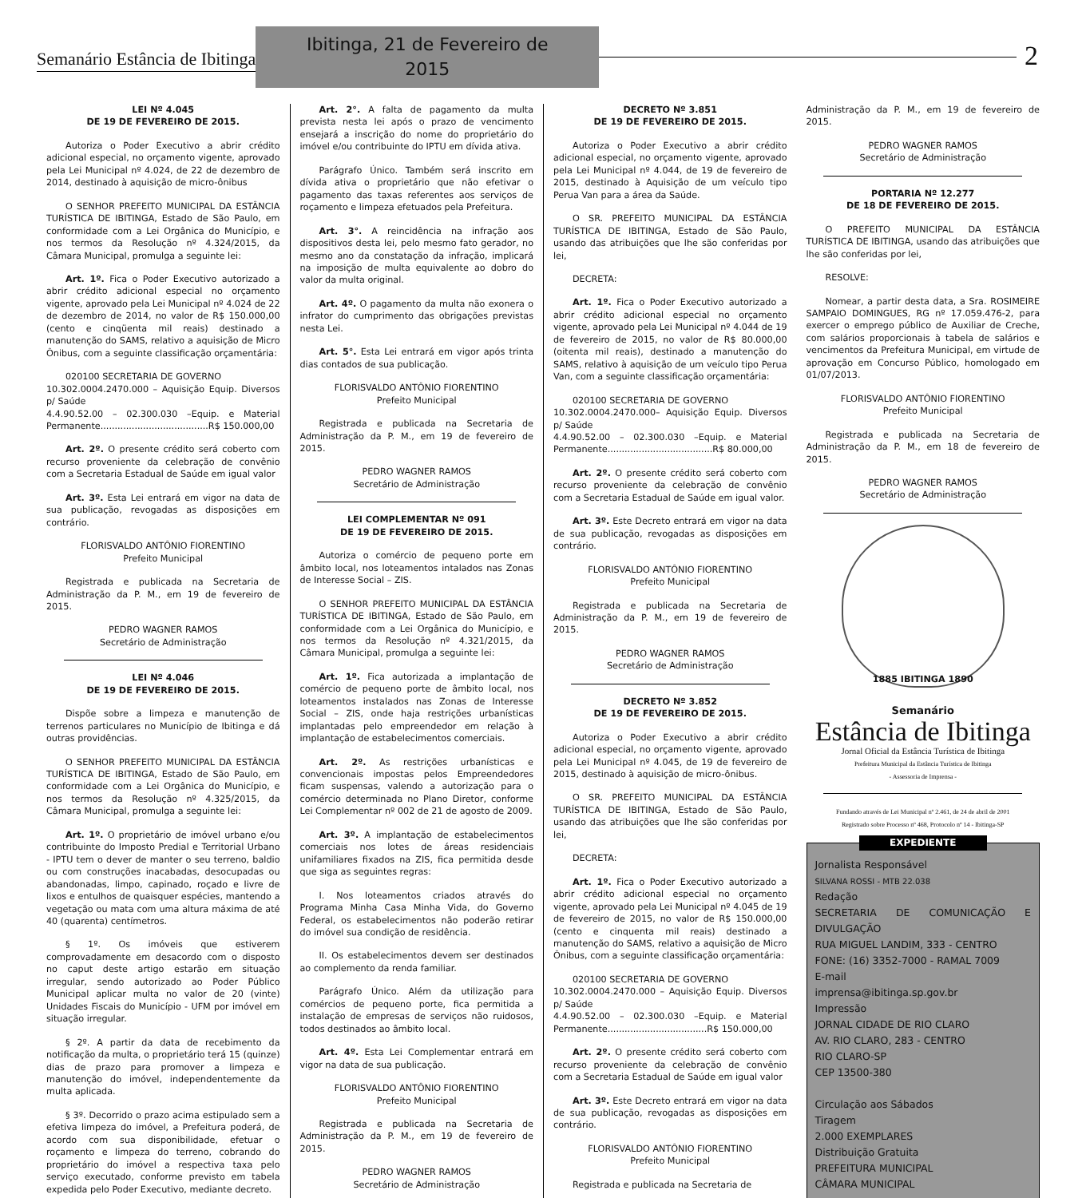Semanário Estância de Ibitinga
Ibitinga, 21 de Fevereiro de 2015
2
LEI Nº 4.045
DE 19 DE FEVEREIRO DE 2015.
Autoriza o Poder Executivo a abrir crédito adicional especial, no orçamento vigente, aprovado pela Lei Municipal nº 4.024, de 22 de dezembro de 2014, destinado à aquisição de micro-ônibus
O SENHOR PREFEITO MUNICIPAL DA ESTÂNCIA TURÍSTICA DE IBITINGA, Estado de São Paulo, em conformidade com a Lei Orgânica do Município, e nos termos da Resolução nº 4.324/2015, da Câmara Municipal, promulga a seguinte lei:
Art. 1º. Fica o Poder Executivo autorizado a abrir crédito adicional especial no orçamento vigente, aprovado pela Lei Municipal nº 4.024 de 22 de dezembro de 2014, no valor de R$ 150.000,00 (cento e cinqüenta mil reais) destinado a manutenção do SAMS, relativo a aquisição de Micro Ônibus, com a seguinte classificação orçamentária:
020100 SECRETARIA DE GOVERNO
10.302.0004.2470.000 – Aquisição Equip. Diversos p/ Saúde
4.4.90.52.00 – 02.300.030 –Equip. e Material Permanente......................................R$ 150.000,00
Art. 2º. O presente crédito será coberto com recurso proveniente da celebração de convênio com a Secretaria Estadual de Saúde em igual valor
Art. 3º. Esta Lei entrará em vigor na data de sua publicação, revogadas as disposições em contrário.
FLORISVALDO ANTÔNIO FIORENTINO
Prefeito Municipal
Registrada e publicada na Secretaria de Administração da P. M., em 19 de fevereiro de 2015.
PEDRO WAGNER RAMOS
Secretário de Administração
LEI Nº 4.046
DE 19 DE FEVEREIRO DE 2015.
Dispõe sobre a limpeza e manutenção de terrenos particulares no Município de Ibitinga e dá outras providências.
O SENHOR PREFEITO MUNICIPAL DA ESTÂNCIA TURÍSTICA DE IBITINGA, Estado de São Paulo, em conformidade com a Lei Orgânica do Município, e nos termos da Resolução nº 4.325/2015, da Câmara Municipal, promulga a seguinte lei:
Art. 1º. O proprietário de imóvel urbano e/ou contribuinte do Imposto Predial e Territorial Urbano - IPTU tem o dever de manter o seu terreno, baldio ou com construções inacabadas, desocupadas ou abandonadas, limpo, capinado, roçado e livre de lixos e entulhos de quaisquer espécies, mantendo a vegetação ou mata com uma altura máxima de até 40 (quarenta) centímetros.
§ 1º. Os imóveis que estiverem comprovadamente em desacordo com o disposto no caput deste artigo estarão em situação irregular, sendo autorizado ao Poder Público Municipal aplicar multa no valor de 20 (vinte) Unidades Fiscais do Município - UFM por imóvel em situação irregular.
§ 2º. A partir da data de recebimento da notificação da multa, o proprietário terá 15 (quinze) dias de prazo para promover a limpeza e manutenção do imóvel, independentemente da multa aplicada.
§ 3º. Decorrido o prazo acima estipulado sem a efetiva limpeza do imóvel, a Prefeitura poderá, de acordo com sua disponibilidade, efetuar o roçamento e limpeza do terreno, cobrando do proprietário do imóvel a respectiva taxa pelo serviço executado, conforme previsto em tabela expedida pelo Poder Executivo, mediante decreto.
Art. 2°. A falta de pagamento da multa prevista nesta lei após o prazo de vencimento ensejará a inscrição do nome do proprietário do imóvel e/ou contribuinte do IPTU em dívida ativa.
Parágrafo Único. Também será inscrito em dívida ativa o proprietário que não efetivar o pagamento das taxas referentes aos serviços de roçamento e limpeza efetuados pela Prefeitura.
Art. 3°. A reincidência na infração aos dispositivos desta lei, pelo mesmo fato gerador, no mesmo ano da constatação da infração, implicará na imposição de multa equivalente ao dobro do valor da multa original.
Art. 4º. O pagamento da multa não exonera o infrator do cumprimento das obrigações previstas nesta Lei.
Art. 5°. Esta Lei entrará em vigor após trinta dias contados de sua publicação.
FLORISVALDO ANTÔNIO FIORENTINO
Prefeito Municipal
Registrada e publicada na Secretaria de Administração da P. M., em 19 de fevereiro de 2015.
PEDRO WAGNER RAMOS
Secretário de Administração
LEI COMPLEMENTAR Nº 091
DE 19 DE FEVEREIRO DE 2015.
Autoriza o comércio de pequeno porte em âmbito local, nos loteamentos intalados nas Zonas de Interesse Social – ZIS.
O SENHOR PREFEITO MUNICIPAL DA ESTÂNCIA TURÍSTICA DE IBITINGA, Estado de São Paulo, em conformidade com a Lei Orgânica do Município, e nos termos da Resolução nº 4.321/2015, da Câmara Municipal, promulga a seguinte lei:
Art. 1º. Fica autorizada a implantação de comércio de pequeno porte de âmbito local, nos loteamentos instalados nas Zonas de Interesse Social – ZIS, onde haja restrições urbanísticas implantadas pelo empreendedor em relação à implantação de estabelecimentos comerciais.
Art. 2º. As restrições urbanísticas e convencionais impostas pelos Empreendedores ficam suspensas, valendo a autorização para o comércio determinada no Plano Diretor, conforme Lei Complementar nº 002 de 21 de agosto de 2009.
Art. 3º. A implantação de estabelecimentos comerciais nos lotes de áreas residenciais unifamiliares fixados na ZIS, fica permitida desde que siga as seguintes regras:
I. Nos loteamentos criados através do Programa Minha Casa Minha Vida, do Governo Federal, os estabelecimentos não poderão retirar do imóvel sua condição de residência.
II. Os estabelecimentos devem ser destinados ao complemento da renda familiar.
Parágrafo Único. Além da utilização para comércios de pequeno porte, fica permitida a instalação de empresas de serviços não ruidosos, todos destinados ao âmbito local.
Art. 4º. Esta Lei Complementar entrará em vigor na data de sua publicação.
FLORISVALDO ANTÔNIO FIORENTINO
Prefeito Municipal
Registrada e publicada na Secretaria de Administração da P. M., em 19 de fevereiro de 2015.
PEDRO WAGNER RAMOS
Secretário de Administração
DECRETO Nº 3.851
DE 19 DE FEVEREIRO DE 2015.
Autoriza o Poder Executivo a abrir crédito adicional especial, no orçamento vigente, aprovado pela Lei Municipal nº 4.044, de 19 de fevereiro de 2015, destinado à Aquisição de um veículo tipo Perua Van para a área da Saúde.
O SR. PREFEITO MUNICIPAL DA ESTÂNCIA TURÍSTICA DE IBITINGA, Estado de São Paulo, usando das atribuições que lhe são conferidas por lei,
DECRETA:
Art. 1º. Fica o Poder Executivo autorizado a abrir crédito adicional especial no orçamento vigente, aprovado pela Lei Municipal nº 4.044 de 19 de fevereiro de 2015, no valor de R$ 80.000,00 (oitenta mil reais), destinado a manutenção do SAMS, relativo à aquisição de um veículo tipo Perua Van, com a seguinte classificação orçamentária:
020100 SECRETARIA DE GOVERNO
10.302.0004.2470.000– Aquisição Equip. Diversos p/ Saúde
4.4.90.52.00 – 02.300.030 –Equip. e Material Permanente.....................................R$ 80.000,00
Art. 2º. O presente crédito será coberto com recurso proveniente da celebração de convênio com a Secretaria Estadual de Saúde em igual valor.
Art. 3º. Este Decreto entrará em vigor na data de sua publicação, revogadas as disposições em contrário.
FLORISVALDO ANTÔNIO FIORENTINO
Prefeito Municipal
Registrada e publicada na Secretaria de Administração da P. M., em 19 de fevereiro de 2015.
PEDRO WAGNER RAMOS
Secretário de Administração
DECRETO Nº 3.852
DE 19 DE FEVEREIRO DE 2015.
Autoriza o Poder Executivo a abrir crédito adicional especial, no orçamento vigente, aprovado pela Lei Municipal nº 4.045, de 19 de fevereiro de 2015, destinado à aquisição de micro-ônibus.
O SR. PREFEITO MUNICIPAL DA ESTÂNCIA TURÍSTICA DE IBITINGA, Estado de São Paulo, usando das atribuições que lhe são conferidas por lei,
DECRETA:
Art. 1º. Fica o Poder Executivo autorizado a abrir crédito adicional especial no orçamento vigente, aprovado pela Lei Municipal nº 4.045 de 19 de fevereiro de 2015, no valor de R$ 150.000,00 (cento e cinquenta mil reais) destinado a manutenção do SAMS, relativo a aquisição de Micro Ônibus, com a seguinte classificação orçamentária:
020100 SECRETARIA DE GOVERNO
10.302.0004.2470.000 – Aquisição Equip. Diversos p/ Saúde
4.4.90.52.00 – 02.300.030 –Equip. e Material Permanente...................................R$ 150.000,00
Art. 2º. O presente crédito será coberto com recurso proveniente da celebração de convênio com a Secretaria Estadual de Saúde em igual valor
Art. 3º. Este Decreto entrará em vigor na data de sua publicação, revogadas as disposições em contrário.
FLORISVALDO ANTÔNIO FIORENTINO
Prefeito Municipal
Registrada e publicada na Secretaria de
Administração da P. M., em 19 de fevereiro de 2015.
PEDRO WAGNER RAMOS
Secretário de Administração
PORTARIA Nº 12.277
DE 18 DE FEVEREIRO DE 2015.
O PREFEITO MUNICIPAL DA ESTÂNCIA TURÍSTICA DE IBITINGA, usando das atribuições que lhe são conferidas por lei,
RESOLVE:
Nomear, a partir desta data, a Sra. ROSIMEIRE SAMPAIO DOMINGUES, RG nº 17.059.476-2, para exercer o emprego público de Auxiliar de Creche, com salários proporcionais à tabela de salários e vencimentos da Prefeitura Municipal, em virtude de aprovação em Concurso Público, homologado em 01/07/2013.
FLORISVALDO ANTÔNIO FIORENTINO
Prefeito Municipal
Registrada e publicada na Secretaria de Administração da P. M., em 18 de fevereiro de 2015.
PEDRO WAGNER RAMOS
Secretário de Administração
1885 IBITINGA 1890
Semanário
Estância de Ibitinga
Jornal Oficial da Estância Turística de Ibitinga
Prefeitura Municipal da Estância Turística de Ibitinga
- Assessoria de Imprensa -
Fundando através de Lei Municipal nº 2.461, de 24 de abril de 2001
Registrado sobre Processo nº 468, Protocolo nº 14 - Ibitinga-SP
EXPEDIENTE
Jornalista Responsável
SILVANA ROSSI - MTB 22.038
Redação
SECRETARIA DE COMUNICAÇÃO E DIVULGAÇÃO
RUA MIGUEL LANDIM, 333 - CENTRO
FONE: (16) 3352-7000 - RAMAL 7009
E-mail
imprensa@ibitinga.sp.gov.br
Impressão
JORNAL CIDADE DE RIO CLARO
AV. RIO CLARO, 283 - CENTRO
RIO CLARO-SP
CEP 13500-380
Circulação aos Sábados
Tiragem
2.000 EXEMPLARES
Distribuição Gratuita
PREFEITURA MUNICIPAL
CÂMARA MUNICIPAL